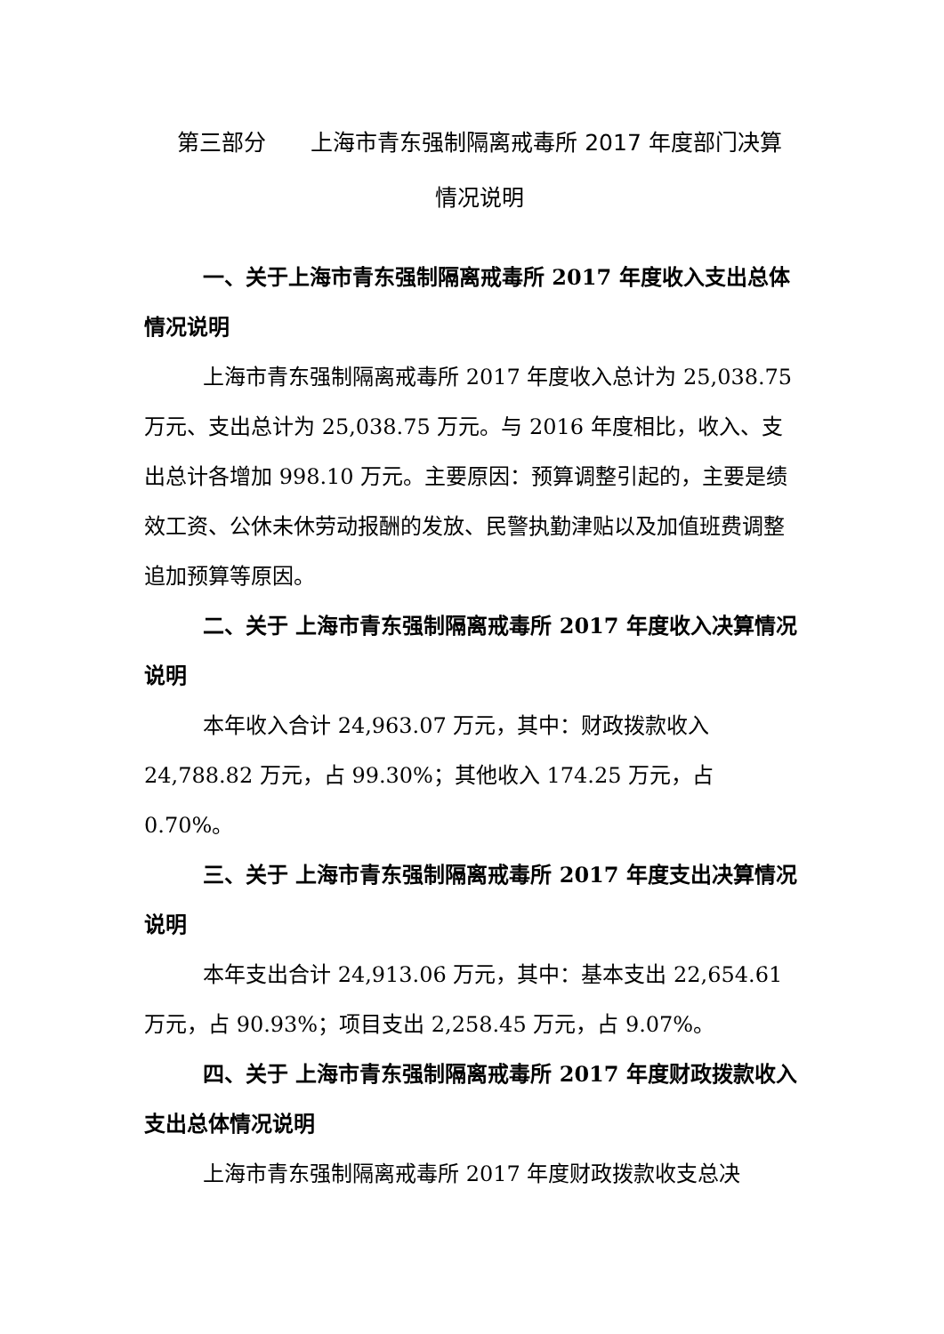第三部分  上海市青东强制隔离戒毒所 2017 年度部门决算
情况说明
一、关于上海市青东强制隔离戒毒所 2017 年度收入支出总体情况说明
上海市青东强制隔离戒毒所 2017 年度收入总计为 25,038.75 万元、支出总计为 25,038.75 万元。与 2016 年度相比，收入、支出总计各增加 998.10 万元。主要原因：预算调整引起的，主要是绩效工资、公休未休劳动报酬的发放、民警执勤津贴以及加值班费调整追加预算等原因。
二、关于 上海市青东强制隔离戒毒所 2017 年度收入决算情况说明
本年收入合计 24,963.07 万元，其中：财政拨款收入 24,788.82 万元，占 99.30%；其他收入 174.25 万元，占 0.70%。
三、关于 上海市青东强制隔离戒毒所 2017 年度支出决算情况说明
本年支出合计 24,913.06 万元，其中：基本支出 22,654.61 万元，占 90.93%；项目支出 2,258.45 万元，占 9.07%。
四、关于 上海市青东强制隔离戒毒所 2017 年度财政拨款收入支出总体情况说明
上海市青东强制隔离戒毒所 2017 年度财政拨款收支总决